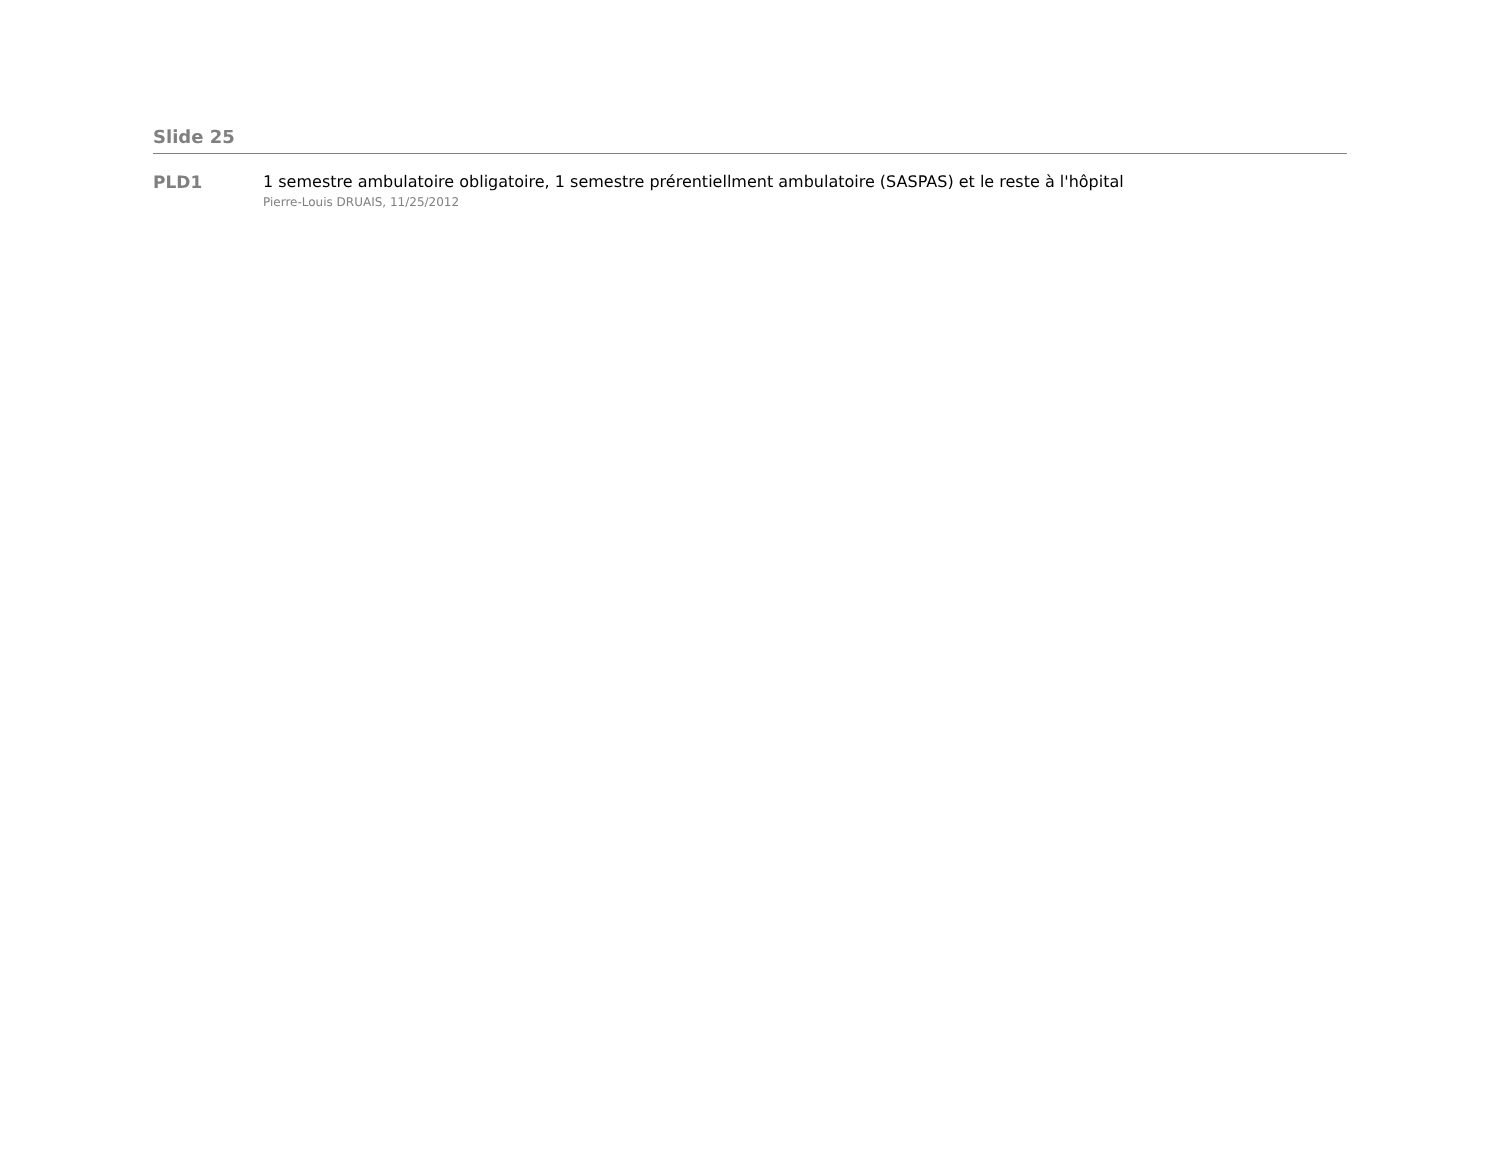Slide 25
PLD1 1 semestre ambulatoire obligatoire, 1 semestre prérentiellment ambulatoire (SASPAS) et le reste à l'hôpital
Pierre-Louis DRUAIS, 11/25/2012